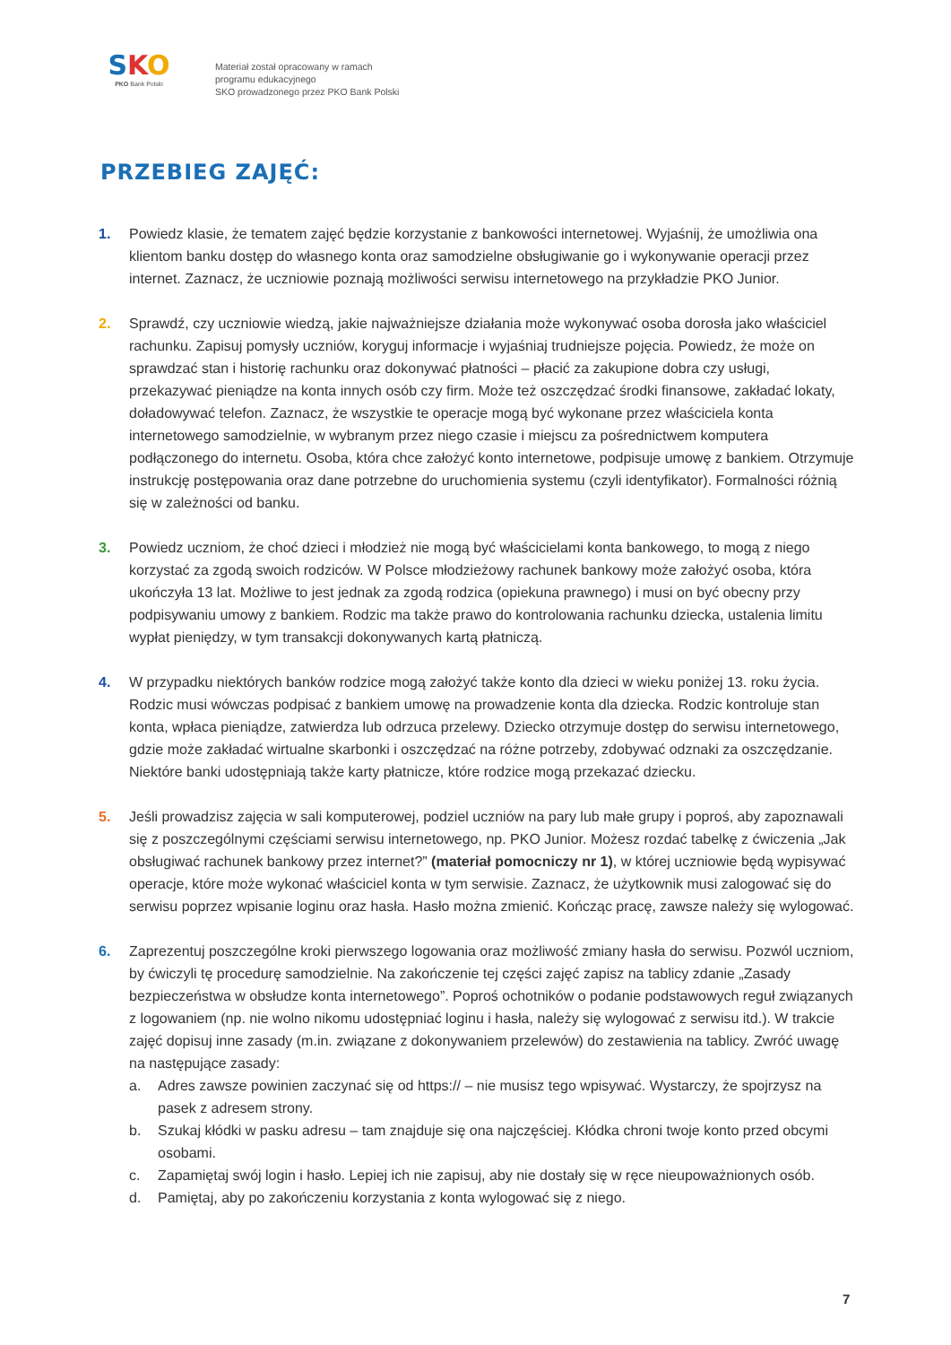SKO
PKO Bank Polski
Materiał został opracowany w ramach
programu edukacyjnego
SKO prowadzonego przez PKO Bank Polski
PRZEBIEG ZAJĘĆ:
1. Powiedz klasie, że tematem zajęć będzie korzystanie z bankowości internetowej. Wyjaśnij, że umożliwia ona klientom banku dostęp do własnego konta oraz samodzielne obsługiwanie go i wykonywanie operacji przez internet. Zaznacz, że uczniowie poznają możliwości serwisu internetowego na przykładzie PKO Junior.
2. Sprawdź, czy uczniowie wiedzą, jakie najważniejsze działania może wykonywać osoba dorosła jako właściciel rachunku. Zapisuj pomysły uczniów, koryguj informacje i wyjaśniaj trudniejsze pojęcia. Powiedz, że może on sprawdzać stan i historię rachunku oraz dokonywać płatności – płacić za zakupione dobra czy usługi, przekazywać pieniądze na konta innych osób czy firm. Może też oszczędzać środki finansowe, zakładać lokaty, doładowywać telefon. Zaznacz, że wszystkie te operacje mogą być wykonane przez właściciela konta internetowego samodzielnie, w wybranym przez niego czasie i miejscu za pośrednictwem komputera podłączonego do internetu. Osoba, która chce założyć konto internetowe, podpisuje umowę z bankiem. Otrzymuje instrukcję postępowania oraz dane potrzebne do uruchomienia systemu (czyli identyfikator). Formalności różnią się w zależności od banku.
3. Powiedz uczniom, że choć dzieci i młodzież nie mogą być właścicielami konta bankowego, to mogą z niego korzystać za zgodą swoich rodziców. W Polsce młodzieżowy rachunek bankowy może założyć osoba, która ukończyła 13 lat. Możliwe to jest jednak za zgodą rodzica (opiekuna prawnego) i musi on być obecny przy podpisywaniu umowy z bankiem. Rodzic ma także prawo do kontrolowania rachunku dziecka, ustalenia limitu wypłat pieniędzy, w tym transakcji dokonywanych kartą płatniczą.
4. W przypadku niektórych banków rodzice mogą założyć także konto dla dzieci w wieku poniżej 13. roku życia. Rodzic musi wówczas podpisać z bankiem umowę na prowadzenie konta dla dziecka. Rodzic kontroluje stan konta, wpłaca pieniądze, zatwierdza lub odrzuca przelewy. Dziecko otrzymuje dostęp do serwisu internetowego, gdzie może zakładać wirtualne skarbonki i oszczędzać na różne potrzeby, zdobywać odznaki za oszczędzanie. Niektóre banki udostępniają także karty płatnicze, które rodzice mogą przekazać dziecku.
5. Jeśli prowadzisz zajęcia w sali komputerowej, podziel uczniów na pary lub małe grupy i poproś, aby zapoznawali się z poszczególnymi częściami serwisu internetowego, np. PKO Junior. Możesz rozdać tabelkę z ćwiczenia „Jak obsługiwać rachunek bankowy przez internet?” (materiał pomocniczy nr 1), w której uczniowie będą wypisywać operacje, które może wykonać właściciel konta w tym serwisie. Zaznacz, że użytkownik musi zalogować się do serwisu poprzez wpisanie loginu oraz hasła. Hasło można zmienić. Kończąc pracę, zawsze należy się wylogować.
6. Zaprezentuj poszczególne kroki pierwszego logowania oraz możliwość zmiany hasła do serwisu. Pozwól uczniom, by ćwiczyli tę procedurę samodzielnie. Na zakończenie tej części zajęć zapisz na tablicy zdanie „Zasady bezpieczeństwa w obsłudze konta internetowego”. Poproś ochotników o podanie podstawowych reguł związanych z logowaniem (np. nie wolno nikomu udostępniać loginu i hasła, należy się wylogować z serwisu itd.). W trakcie zajęć dopisuj inne zasady (m.in. związane z dokonywaniem przelewów) do zestawienia na tablicy. Zwróć uwagę na następujące zasady:
a. Adres zawsze powinien zaczynać się od https:// – nie musisz tego wpisywać. Wystarczy, że spojrzysz na pasek z adresem strony.
b. Szukaj kłódki w pasku adresu – tam znajduje się ona najczęściej. Kłódka chroni twoje konto przed obcymi osobami.
c. Zapamiętaj swój login i hasło. Lepiej ich nie zapisuj, aby nie dostały się w ręce nieupoważnionych osób.
d. Pamiętaj, aby po zakończeniu korzystania z konta wylogować się z niego.
7